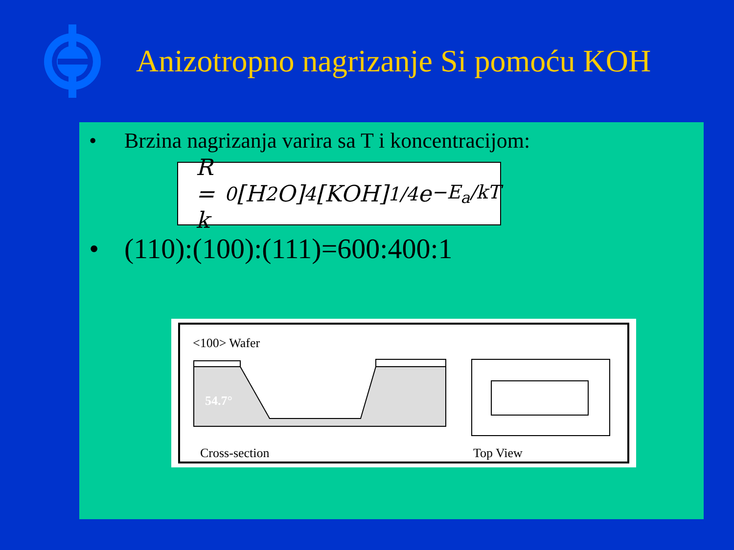Anizotropno nagrizanje Si pomoću KOH
• Brzina nagrizanja varira sa T i koncentracijom:
R = k<sub>0</sub>[H<sub>2</sub>O]<sup>4</sup>[KOH]<sup>1/4</sup> e<sup>−E<sub>a</sub>/kT</sup>
• (110):(100):(111)=600:400:1
<100> Wafer
54.7°
Cross-section
Top View